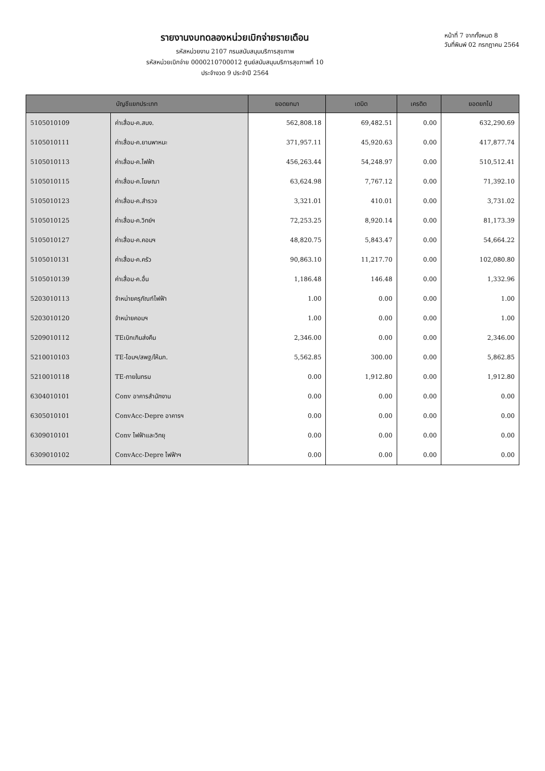รายงานงบทดลองหน่วยเบิกจ่ายรายเดือน
รหัสหน่วยงาน 2107 กรมสนับสนุนบริการสุขภาพ
รหัสหน่วยเบิกจ่าย 0000210700012 ศูนย์สนับสนุนบริการสุขภาพที่ 10
ประจำงวด 9 ประจำปี 2564
หน้าที่ 7 จากทั้งหมด 8
วันที่พิมพ์ 02 กรกฎาคม 2564
| บัญชีแยกประเภท | | ยอดยกมา | เดบิต | เครดิต | ยอดยกไป |
| --- | --- | --- | --- | --- | --- |
| 5105010109 | ค่าเสื่อม-ค.สนง. | 562,808.18 | 69,482.51 | 0.00 | 632,290.69 |
| 5105010111 | ค่าเสื่อม-ค.ยานพาหนะ | 371,957.11 | 45,920.63 | 0.00 | 417,877.74 |
| 5105010113 | ค่าเสื่อม-ค.ไฟฟ้า | 456,263.44 | 54,248.97 | 0.00 | 510,512.41 |
| 5105010115 | ค่าเสื่อม-ค.โฆษณา | 63,624.98 | 7,767.12 | 0.00 | 71,392.10 |
| 5105010123 | ค่าเสื่อม-ค.สำรวจ | 3,321.01 | 410.01 | 0.00 | 3,731.02 |
| 5105010125 | ค่าเสื่อม-ค.วิทย์ฯ | 72,253.25 | 8,920.14 | 0.00 | 81,173.39 |
| 5105010127 | ค่าเสื่อม-ค.คอมฯ | 48,820.75 | 5,843.47 | 0.00 | 54,664.22 |
| 5105010131 | ค่าเสื่อม-ค.ครัว | 90,863.10 | 11,217.70 | 0.00 | 102,080.80 |
| 5105010139 | ค่าเสื่อม-ค.อื่น | 1,186.48 | 146.48 | 0.00 | 1,332.96 |
| 5203010113 | จำหน่ายครุภัณฑ์ไฟฟ้า | 1.00 | 0.00 | 0.00 | 1.00 |
| 5203010120 | จำหน่ายคอมฯ | 1.00 | 0.00 | 0.00 | 1.00 |
| 5209010112 | TEเบิกเกินส่งคืน | 2,346.00 | 0.00 | 0.00 | 2,346.00 |
| 5210010103 | TE-โอนฯ/สพฐ/ให้นก. | 5,562.85 | 300.00 | 0.00 | 5,862.85 |
| 5210010118 | TE-ภายในกรม | 0.00 | 1,912.80 | 0.00 | 1,912.80 |
| 6304010101 | Conv อาคารสำนักงาน | 0.00 | 0.00 | 0.00 | 0.00 |
| 6305010101 | ConvAcc-Depre อาคารฯ | 0.00 | 0.00 | 0.00 | 0.00 |
| 6309010101 | Conv ไฟฟ้าและวิทยุ | 0.00 | 0.00 | 0.00 | 0.00 |
| 6309010102 | ConvAcc-Depre ไฟฟ้าฯ | 0.00 | 0.00 | 0.00 | 0.00 |